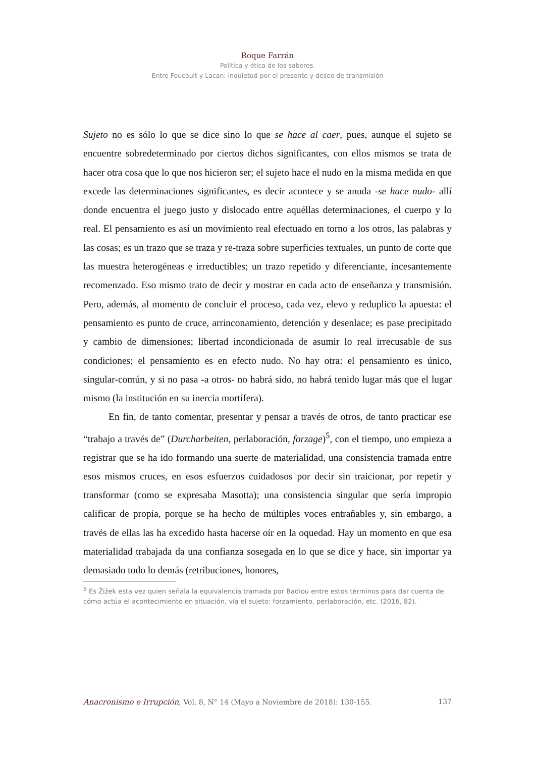Roque Farrán
Política y ética de los saberes.
Entre Foucault y Lacan: inquietud por el presente y deseo de transmisión
Sujeto no es sólo lo que se dice sino lo que se hace al caer, pues, aunque el sujeto se encuentre sobredeterminado por ciertos dichos significantes, con ellos mismos se trata de hacer otra cosa que lo que nos hicieron ser; el sujeto hace el nudo en la misma medida en que excede las determinaciones significantes, es decir acontece y se anuda -se hace nudo- allí donde encuentra el juego justo y dislocado entre aquéllas determinaciones, el cuerpo y lo real. El pensamiento es así un movimiento real efectuado en torno a los otros, las palabras y las cosas; es un trazo que se traza y re-traza sobre superficies textuales, un punto de corte que las muestra heterogéneas e irreductibles; un trazo repetido y diferenciante, incesantemente recomenzado. Eso mismo trato de decir y mostrar en cada acto de enseñanza y transmisión. Pero, además, al momento de concluir el proceso, cada vez, elevo y reduplico la apuesta: el pensamiento es punto de cruce, arrinconamiento, detención y desenlace; es pase precipitado y cambio de dimensiones; libertad incondicionada de asumir lo real irrecusable de sus condiciones; el pensamiento es en efecto nudo. No hay otra: el pensamiento es único, singular-común, y si no pasa -a otros- no habrá sido, no habrá tenido lugar más que el lugar mismo (la institución en su inercia mortífera).
En fin, de tanto comentar, presentar y pensar a través de otros, de tanto practicar ese “trabajo a través de” (Durcharbeiten, perlaboración, forzage)<sup>5</sup>, con el tiempo, uno empieza a registrar que se ha ido formando una suerte de materialidad, una consistencia tramada entre esos mismos cruces, en esos esfuerzos cuidadosos por decir sin traicionar, por repetir y transformar (como se expresaba Masotta); una consistencia singular que sería impropio calificar de propia, porque se ha hecho de múltiples voces entrañables y, sin embargo, a través de ellas las ha excedido hasta hacerse oír en la oquedad. Hay un momento en que esa materialidad trabajada da una confianza sosegada en lo que se dice y hace, sin importar ya demasiado todo lo demás (retribuciones, honores,
<sup>5</sup> Es Žižek esta vez quien señala la equivalencia tramada por Badiou entre estos términos para dar cuenta de cómo actúa el acontecimiento en situación, vía el sujeto: forzamiento, perlaboración, etc. (2016, 82).
Anacronismo e Irrupción, Vol. 8, N° 14 (Mayo a Noviembre de 2018): 130-155. 137